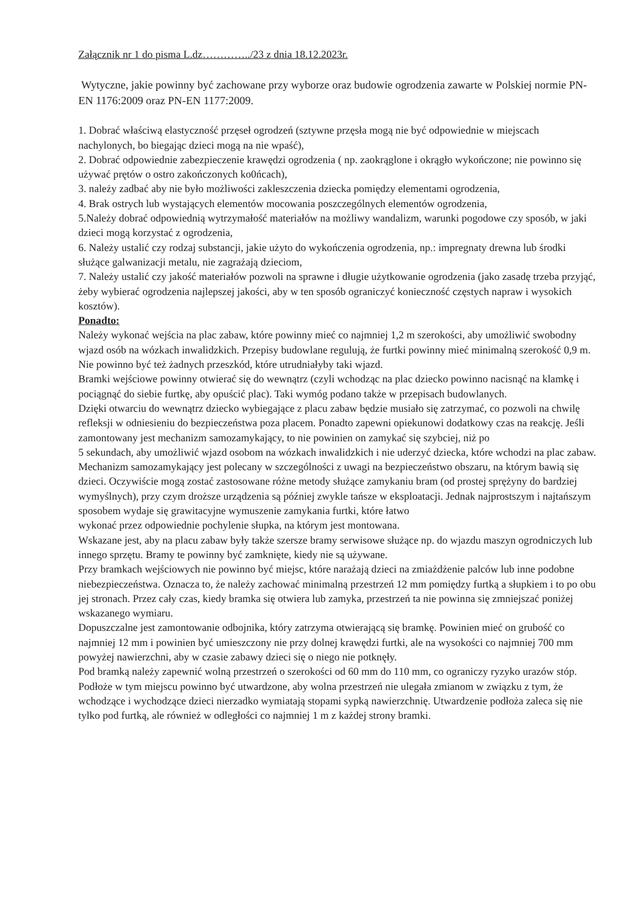Załącznik nr 1 do pisma L.dz…………../23 z dnia 18.12.2023r.
Wytyczne, jakie powinny być zachowane przy wyborze oraz budowie ogrodzenia zawarte w Polskiej normie PN-EN 1176:2009 oraz PN-EN 1177:2009.
1. Dobrać właściwą elastyczność przęseł ogrodzeń (sztywne przęsła mogą nie być odpowiednie w miejscach nachylonych, bo biegając dzieci mogą na nie wpaść),
2. Dobrać odpowiednie zabezpieczenie krawędzi ogrodzenia ( np. zaokrąglone i okrągło wykończone; nie powinno się używać prętów o ostro zakończonych ko0ńcach),
3. należy zadbać aby nie było możliwości zakleszczenia dziecka pomiędzy elementami ogrodzenia,
4. Brak ostrych lub wystających elementów mocowania poszczególnych elementów ogrodzenia,
5.Należy dobrać odpowiednią wytrzymałość materiałów na możliwy wandalizm, warunki pogodowe czy sposób, w jaki dzieci mogą korzystać z ogrodzenia,
6. Należy ustalić czy rodzaj substancji, jakie użyto do wykończenia ogrodzenia, np.: impregnaty drewna lub środki służące galwanizacji metalu, nie zagrażają dzieciom,
7. Należy ustalić czy jakość materiałów pozwoli na sprawne i długie użytkowanie ogrodzenia (jako zasadę trzeba przyjąć, żeby wybierać ogrodzenia najlepszej jakości, aby w ten sposób ograniczyć konieczność częstych napraw i wysokich kosztów).
Ponadto:
Należy wykonać wejścia na plac zabaw, które powinny mieć co najmniej 1,2 m szerokości, aby umożliwić swobodny wjazd osób na wózkach inwalidzkich. Przepisy budowlane regulują, że furtki powinny mieć minimalną szerokość 0,9 m. Nie powinno być też żadnych przeszkód, które utrudniałyby taki wjazd.
Bramki wejściowe powinny otwierać się do wewnątrz (czyli wchodząc na plac dziecko powinno nacisnąć na klamkę i pociągnąć do siebie furtkę, aby opuścić plac). Taki wymóg podano także w przepisach budowlanych.
Dzięki otwarciu do wewnątrz dziecko wybiegające z placu zabaw będzie musiało się zatrzymać, co pozwoli na chwilę refleksji w odniesieniu do bezpieczeństwa poza placem. Ponadto zapewni opiekunowi dodatkowy czas na reakcję. Jeśli zamontowany jest mechanizm samozamykający, to nie powinien on zamykać się szybciej, niż po
5 sekundach, aby umożliwić wjazd osobom na wózkach inwalidzkich i nie uderzyć dziecka, które wchodzi na plac zabaw.
Mechanizm samozamykający jest polecany w szczególności z uwagi na bezpieczeństwo obszaru, na którym bawią się dzieci. Oczywiście mogą zostać zastosowane różne metody służące zamykaniu bram (od prostej sprężyny do bardziej wymyślnych), przy czym droższe urządzenia są później zwykle tańsze w eksploatacji. Jednak najprostszym i najtańszym sposobem wydaje się grawitacyjne wymuszenie zamykania furtki, które łatwo
wykonać przez odpowiednie pochylenie słupka, na którym jest montowana.
Wskazane jest, aby na placu zabaw były także szersze bramy serwisowe służące np. do wjazdu maszyn ogrodniczych lub innego sprzętu. Bramy te powinny być zamknięte, kiedy nie są używane.
Przy bramkach wejściowych nie powinno być miejsc, które narażają dzieci na zmiażdżenie palców lub inne podobne niebezpieczeństwa. Oznacza to, że należy zachować minimalną przestrzeń 12 mm pomiędzy furtką a słupkiem i to po obu jej stronach. Przez cały czas, kiedy bramka się otwiera lub zamyka, przestrzeń ta nie powinna się zmniejszać poniżej wskazanego wymiaru.
Dopuszczalne jest zamontowanie odbojnika, który zatrzyma otwierającą się bramkę. Powinien mieć on grubość co najmniej 12 mm i powinien być umieszczony nie przy dolnej krawędzi furtki, ale na wysokości co najmniej 700 mm powyżej nawierzchni, aby w czasie zabawy dzieci się o niego nie potknęły.
Pod bramką należy zapewnić wolną przestrzeń o szerokości od 60 mm do 110 mm, co ograniczy ryzyko urazów stóp. Podłoże w tym miejscu powinno być utwardzone, aby wolna przestrzeń nie ulegała zmianom w związku z tym, że wchodzące i wychodzące dzieci nierzadko wymiatają stopami sypką nawierzchnię. Utwardzenie podłoża zaleca się nie tylko pod furtką, ale również w odległości co najmniej 1 m z każdej strony bramki.